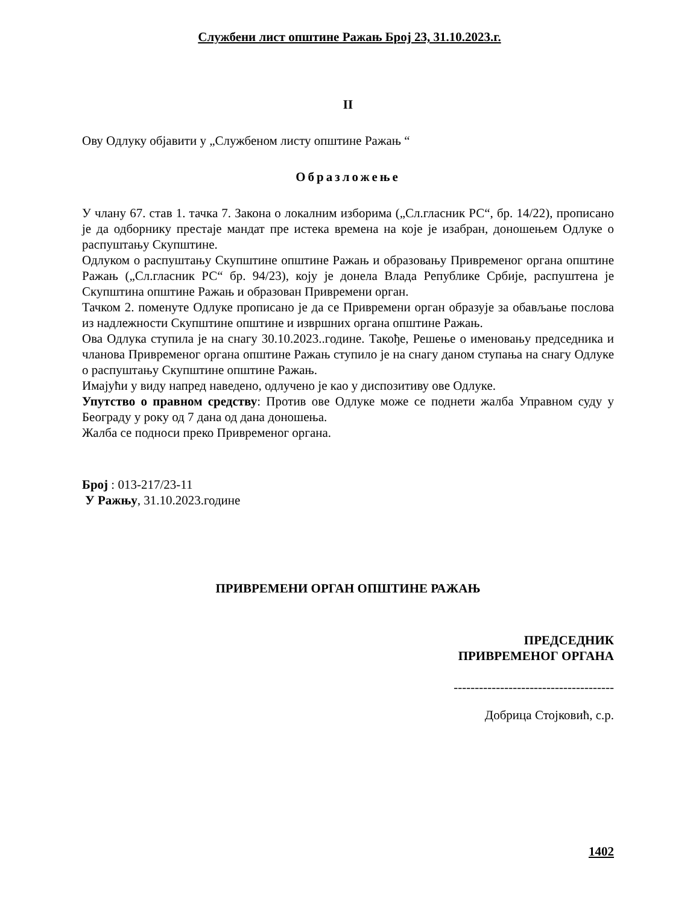Службени лист општине Ражањ Број 23, 31.10.2023.г.
II
Ову Одлуку објавити у „Службеном листу општине Ражањ “
Образложење
У члану 67. став 1. тачка 7. Закона о локалним изборима („Сл.гласник РС“, бр. 14/22), прописано је да одборнику престаје мандат пре истека времена на које је изабран, доношењем Одлуке о распуштању Скупштине.
Одлуком о распуштању Скупштине општине Ражањ и образовању Привременог органа општине Ражањ („Сл.гласник РС“ бр. 94/23), коју је донела Влада Републике Србије, распуштена је Скупштина општине Ражањ и образован Привремени орган.
Тачком 2. поменуте Одлуке прописано је да се Привремени орган образује за обављање послова из надлежности Скупштине општине и извршних органа општине Ражањ.
Ова Одлука ступила је на снагу 30.10.2023..године. Такође, Решење о именовању председника и чланова Привременог органа општине Ражањ ступило је на снагу даном ступања на снагу Одлуке о распуштању Скупштине општине Ражањ.
Имајући у виду напред наведено, одлучено је као у диспозитиву ове Одлуке.
Упутство о правном средству: Против ове Одлуке може се поднети жалба Управном суду у Београду у року од 7 дана од дана доношења.
Жалба се подноси преко Привременог органа.
Број : 013-217/23-11
У Ражњу, 31.10.2023.године
ПРИВРЕМЕНИ ОРГАН ОПШТИНЕ РАЖАЊ
ПРЕДСЕДНИК
ПРИВРЕМЕНОГ ОРГАНА
--------------------------------------
Добрица Стојковић, с.р.
1402